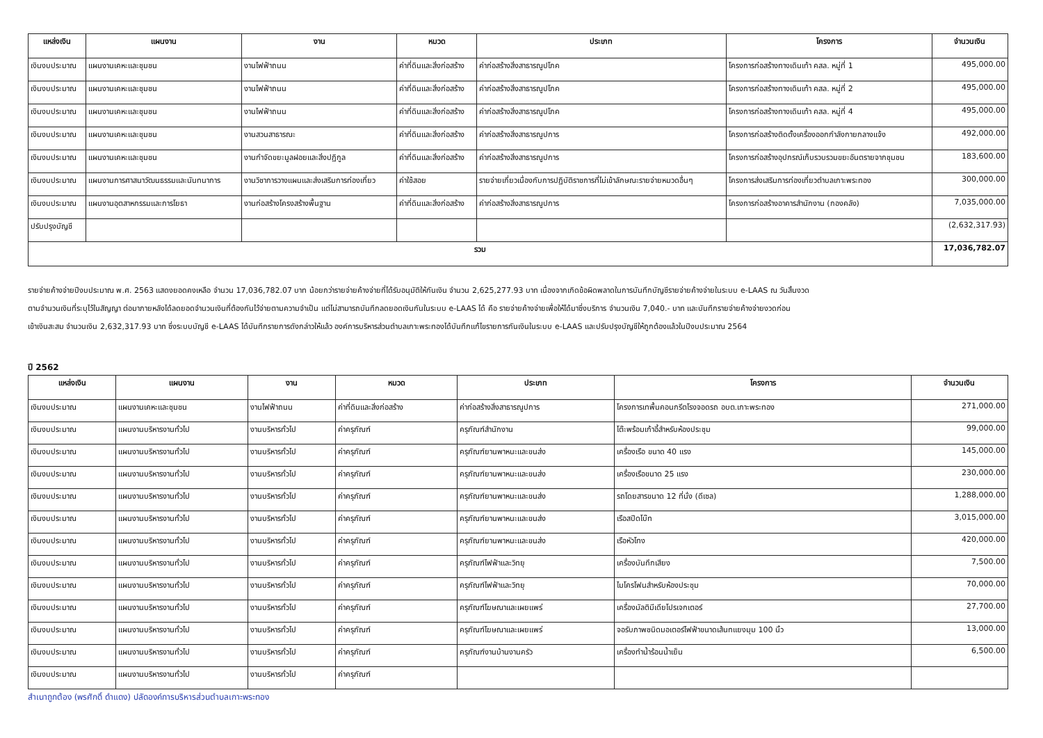| แหล่งเงิน | แผนงาน | งาน | หมวด | ประเภท | โครงการ | จำนวนเงิน |
| --- | --- | --- | --- | --- | --- | --- |
| เงินงบประมาณ | แผนงานเคหะและชุมชน | งานไฟฟ้าถนน | ค่าที่ดินและสิ่งก่อสร้าง | ค่าก่อสร้างสิ่งสาธารณูปโภค | โครงการก่อสร้างทางเดินเท้า คสล. หมู่ที่ 1 | 495,000.00 |
| เงินงบประมาณ | แผนงานเคหะและชุมชน | งานไฟฟ้าถนน | ค่าที่ดินและสิ่งก่อสร้าง | ค่าก่อสร้างสิ่งสาธารณูปโภค | โครงการก่อสร้างทางเดินเท้า คสล. หมู่ที่ 2 | 495,000.00 |
| เงินงบประมาณ | แผนงานเคหะและชุมชน | งานไฟฟ้าถนน | ค่าที่ดินและสิ่งก่อสร้าง | ค่าก่อสร้างสิ่งสาธารณูปโภค | โครงการก่อสร้างทางเดินเท้า คสล. หมู่ที่ 4 | 495,000.00 |
| เงินงบประมาณ | แผนงานเคหะและชุมชน | งานสวนสาธารณะ | ค่าที่ดินและสิ่งก่อสร้าง | ค่าก่อสร้างสิ่งสาธารณูปการ | โครงการก่อสร้างติดตั้งเครื่องออกกำลังกายกลางแจ้ง | 492,000.00 |
| เงินงบประมาณ | แผนงานเคหะและชุมชน | งานกำจัดขยะมูลฝอยและสิ่งปฏิกูล | ค่าที่ดินและสิ่งก่อสร้าง | ค่าก่อสร้างสิ่งสาธารณูปการ | โครงการก่อสร้างอุปกรณ์เก็บรวบรวมขยะอันตรายจากชุมชน | 183,600.00 |
| เงินงบประมาณ | แผนงานการศาสนาวัฒนธรรมและนันทนาการ | งานวิชาการวางแผนและส่งเสริมการท่องเที่ยว | ค่าใช้สอย | รายจ่ายเกี่ยวเนื่องกับการปฏิบัติราชการที่ไม่เข้าลักษณะรายจ่ายหมวดอื่นๆ | โครงการส่งเสริมการท่องเที่ยวตำบลเกาะพระทอง | 300,000.00 |
| เงินงบประมาณ | แผนงานอุตสาหกรรมและการโยธา | งานก่อสร้างโครงสร้างพื้นฐาน | ค่าที่ดินและสิ่งก่อสร้าง | ค่าก่อสร้างสิ่งสาธารณูปการ | โครงการก่อสร้างอาคารสำนักงาน (กองคลัง) | 7,035,000.00 |
| ปรับปรุงบัญชี | | | | | | (2,632,317.93) |
| รวม | | | | | | 17,036,782.07 |
รายจ่ายค้างจ่ายปีงบประมาณ พ.ศ. 2563 แสดงยอดคงเหลือ จำนวน 17,036,782.07 บาท น้อยกว่ารายจ่ายค้างจ่ายที่ได้รับอนุมัติให้กันเงิน จำนวน 2,625,277.93 บาท เนื่องจากเกิดข้อผิดพลาดในการบันทึกบัญชีรายจ่ายค้างจ่ายในระบบ e-LAAS ณ วันสิ้นงวด
ตามจำนวนเงินที่ระบุไว้ในสัญญา ต่อมาภายหลังได้ลดยอดจำนวนเงินที่ต้องกันไว้จ่ายตามความจำเป็น แต่ไม่สามารถบันทึกลดยอดเงินกันในระบบ e-LAAS ได้ คือ รายจ่ายค้างจ่ายเพื่อให้ได้มาซึ่งบริการ จำนวนเงิน 7,040.- บาท และบันทึกรายจ่ายค้างจ่ายงวดก่อน
เข้าเงินสะสม จำนวนเงิน 2,632,317.93 บาท ซึ่งระบบบัญชี e-LAAS ได้บันทึกรายการดังกล่าวให้แล้ว องค์การบริหารส่วนตำบลเกาะพระทองได้บันทึกแก้ไขรายการกันเงินในระบบ e-LAAS และปรับปรุงบัญชีให้ถูกต้องแล้วในปีงบประมาณ 2564
ปี 2562
| แหล่งเงิน | แผนงาน | งาน | หมวด | ประเภท | โครงการ | จำนวนเงิน |
| --- | --- | --- | --- | --- | --- | --- |
| เงินงบประมาณ | แผนงานเคหะและชุมชน | งานไฟฟ้าถนน | ค่าที่ดินและสิ่งก่อสร้าง | ค่าก่อสร้างสิ่งสาธารณูปการ | โครงการเทพื้นคอนกรีตโรงจอดรถ อบต.เกาะพระทอง | 271,000.00 |
| เงินงบประมาณ | แผนงานบริหารงานทั่วไป | งานบริหารทั่วไป | ค่าครุภัณฑ์ | ครุภัณฑ์สำนักงาน | โต๊ะพร้อมเก้าอี้สำหรับห้องประชุม | 99,000.00 |
| เงินงบประมาณ | แผนงานบริหารงานทั่วไป | งานบริหารทั่วไป | ค่าครุภัณฑ์ | ครุภัณฑ์ยานพาหนะและขนส่ง | เครื่องเรือ ขนาด 40 แรง | 145,000.00 |
| เงินงบประมาณ | แผนงานบริหารงานทั่วไป | งานบริหารทั่วไป | ค่าครุภัณฑ์ | ครุภัณฑ์ยานพาหนะและขนส่ง | เครื่องเรือขนาด 25 แรง | 230,000.00 |
| เงินงบประมาณ | แผนงานบริหารงานทั่วไป | งานบริหารทั่วไป | ค่าครุภัณฑ์ | ครุภัณฑ์ยานพาหนะและขนส่ง | รถโดยสารขนาด 12 ที่นั่ง (ดีเซล) | 1,288,000.00 |
| เงินงบประมาณ | แผนงานบริหารงานทั่วไป | งานบริหารทั่วไป | ค่าครุภัณฑ์ | ครุภัณฑ์ยานพาหนะและขนส่ง | เรือสปีดโบ๊ท | 3,015,000.00 |
| เงินงบประมาณ | แผนงานบริหารงานทั่วไป | งานบริหารทั่วไป | ค่าครุภัณฑ์ | ครุภัณฑ์ยานพาหนะและขนส่ง | เรือหัวโทง | 420,000.00 |
| เงินงบประมาณ | แผนงานบริหารงานทั่วไป | งานบริหารทั่วไป | ค่าครุภัณฑ์ | ครุภัณฑ์ไฟฟ้าและวิทยุ | เครื่องบันทึกเสียง | 7,500.00 |
| เงินงบประมาณ | แผนงานบริหารงานทั่วไป | งานบริหารทั่วไป | ค่าครุภัณฑ์ | ครุภัณฑ์ไฟฟ้าและวิทยุ | ไมโครโฟนสำหรับห้องประชุม | 70,000.00 |
| เงินงบประมาณ | แผนงานบริหารงานทั่วไป | งานบริหารทั่วไป | ค่าครุภัณฑ์ | ครุภัณฑ์โฆษณาและเผยแพร่ | เครื่องมัลติมีเดียโปรเจกเตอร์ | 27,700.00 |
| เงินงบประมาณ | แผนงานบริหารงานทั่วไป | งานบริหารทั่วไป | ค่าครุภัณฑ์ | ครุภัณฑ์โฆษณาและเผยแพร่ | จอรับภาพชนิดมอเตอร์ไฟฟ้าขนาดเส้นทแยงมุม 100 นิ้ว | 13,000.00 |
| เงินงบประมาณ | แผนงานบริหารงานทั่วไป | งานบริหารทั่วไป | ค่าครุภัณฑ์ | ครุภัณฑ์งานบ้านงานครัว | เครื่องทำน้ำร้อนน้ำเย็น | 6,500.00 |
| เงินงบประมาณ | แผนงานบริหารงานทั่วไป | งานบริหารทั่วไป | ค่าครุภัณฑ์ | | | |
สำเนาถูกต้อง (พรศักดิ์ ดำแดง) ปลัดองค์การบริหารส่วนตำบลเกาะพระทอง